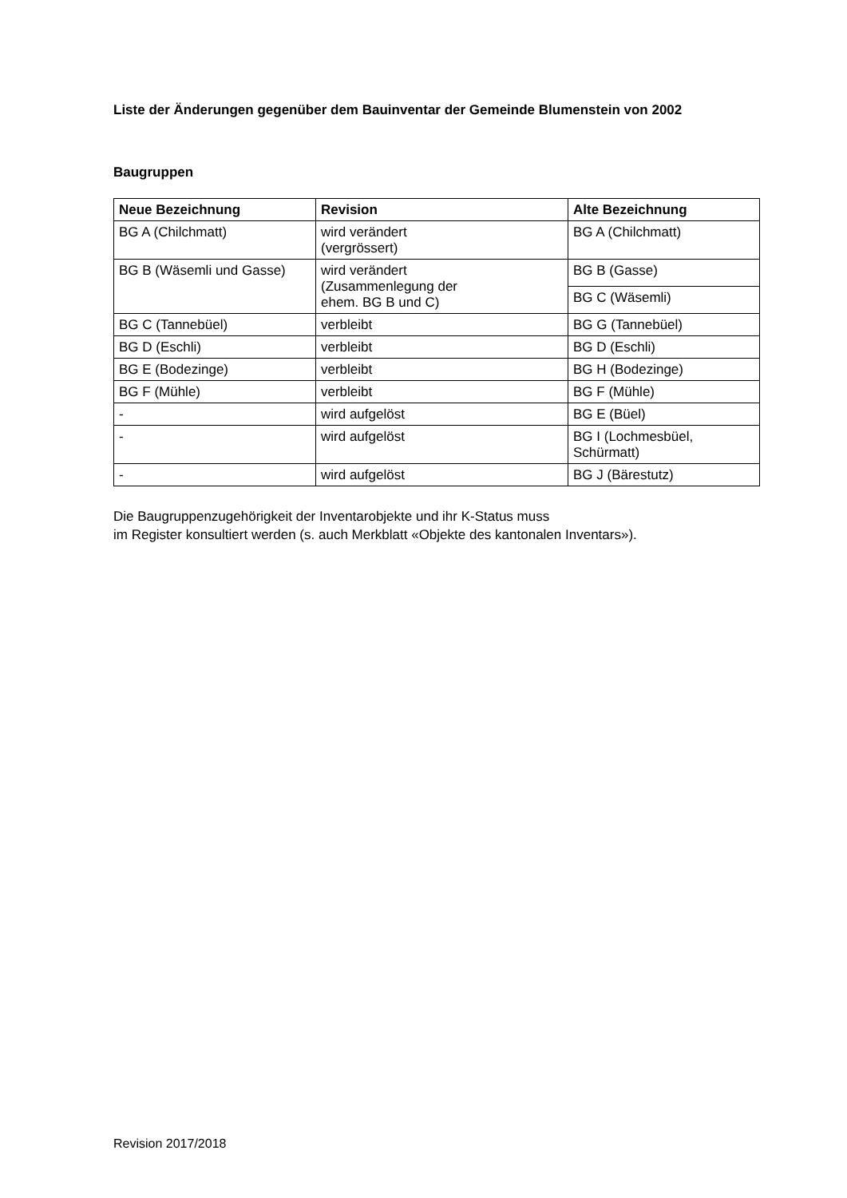Liste der Änderungen gegenüber dem Bauinventar der Gemeinde Blumenstein von 2002
Baugruppen
| Neue Bezeichnung | Revision | Alte Bezeichnung |
| --- | --- | --- |
| BG A (Chilchmatt) | wird verändert (vergrössert) | BG A (Chilchmatt) |
| BG B (Wäsemli und Gasse) | wird verändert (Zusammenlegung der ehem. BG B und C) | BG B (Gasse) |
| | | BG C (Wäsemli) |
| BG C (Tannebüel) | verbleibt | BG G (Tannebüel) |
| BG D (Eschli) | verbleibt | BG D (Eschli) |
| BG E (Bodezinge) | verbleibt | BG H (Bodezinge) |
| BG F (Mühle) | verbleibt | BG F (Mühle) |
| - | wird aufgelöst | BG E (Büel) |
| - | wird aufgelöst | BG I (Lochmesbüel, Schürmatt) |
| - | wird aufgelöst | BG J (Bärestutz) |
Die Baugruppenzugehörigkeit der Inventarobjekte und ihr K-Status muss
im Register konsultiert werden (s. auch Merkblatt «Objekte des kantonalen Inventars»).
Revision 2017/2018